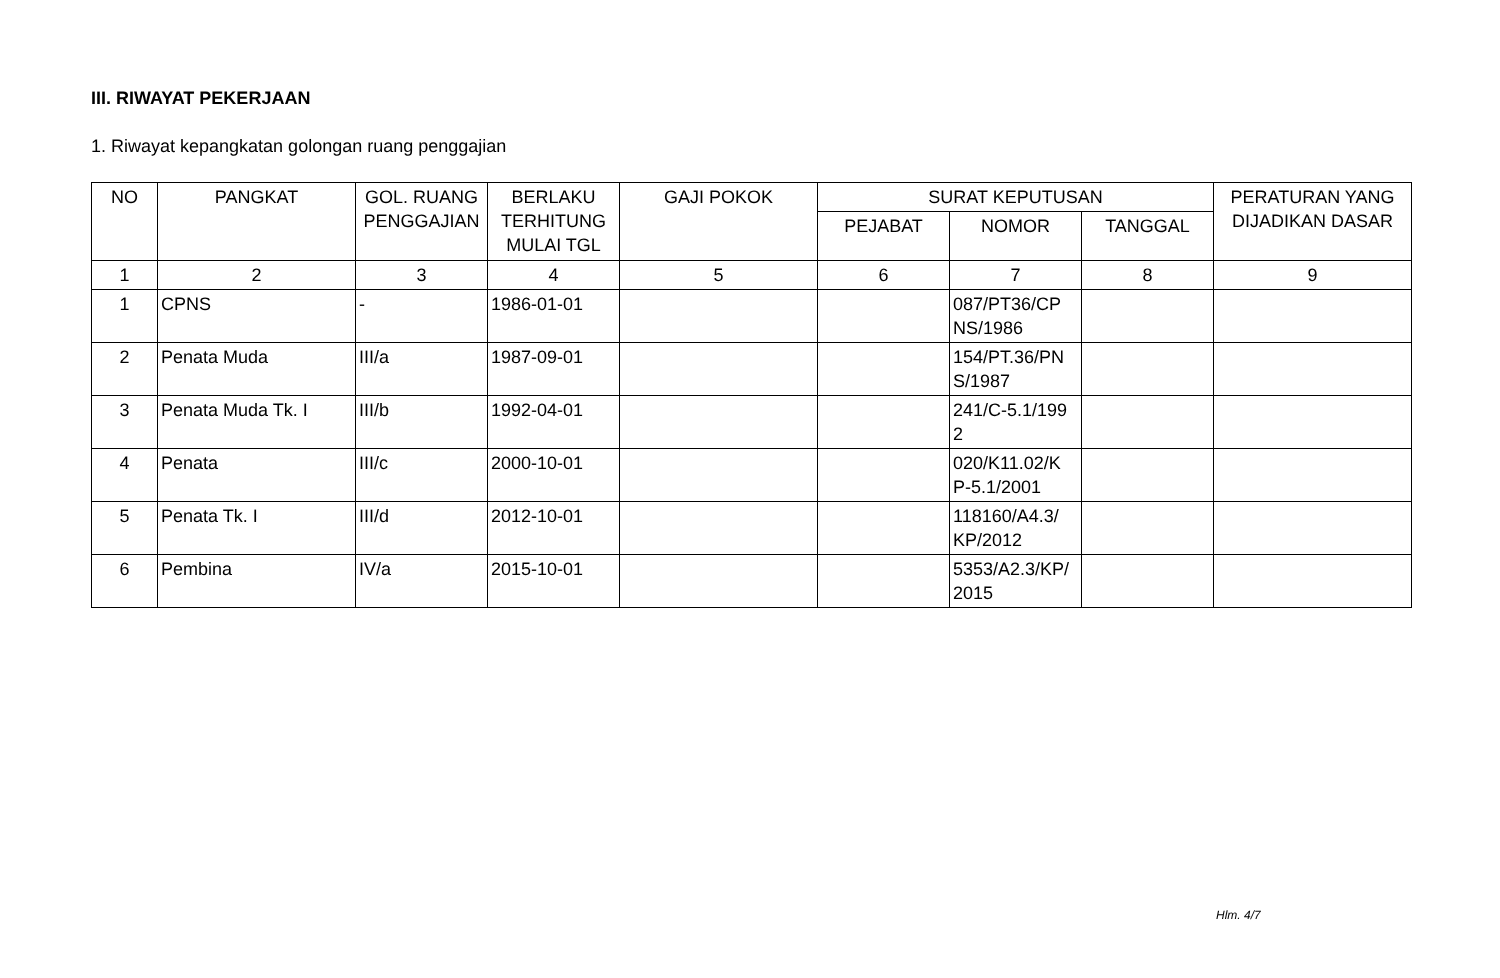III. RIWAYAT PEKERJAAN
1. Riwayat kepangkatan golongan ruang penggajian
| NO | PANGKAT | GOL. RUANG PENGGAJIAN | BERLAKU TERHITUNG MULAI TGL | GAJI POKOK | SURAT KEPUTUSAN | | | PERATURAN YANG DIJADIKAN DASAR |
| --- | --- | --- | --- | --- | --- | --- | --- | --- |
| | | | | | PEJABAT | NOMOR | TANGGAL | |
| 1 | 2 | 3 | 4 | 5 | 6 | 7 | 8 | 9 |
| 1 | CPNS | - | 1986-01-01 | | | 087/PT36/CP NS/1986 | | |
| 2 | Penata Muda | III/a | 1987-09-01 | | | 154/PT.36/PN S/1987 | | |
| 3 | Penata Muda Tk. I | III/b | 1992-04-01 | | | 241/C-5.1/199 2 | | |
| 4 | Penata | III/c | 2000-10-01 | | | 020/K11.02/K P-5.1/2001 | | |
| 5 | Penata Tk. I | III/d | 2012-10-01 | | | 118160/A4.3/ KP/2012 | | |
| 6 | Pembina | IV/a | 2015-10-01 | | | 5353/A2.3/KP/ 2015 | | |
Hlm. 4/7